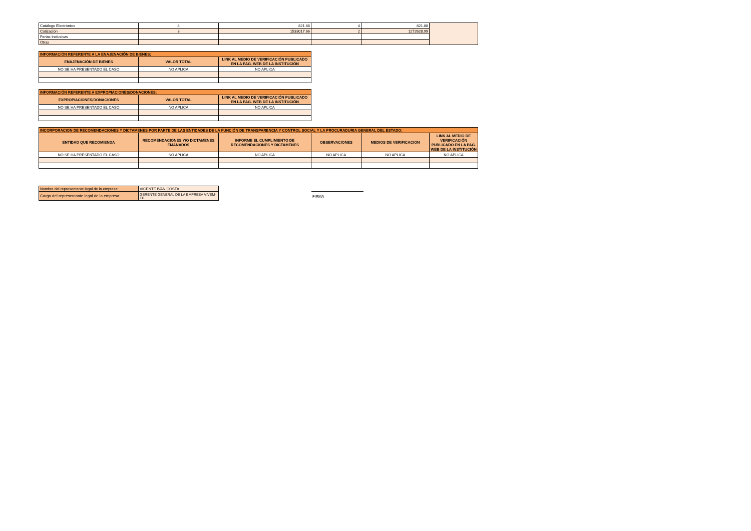| Catálogo Electrónico | 4 | 821.88 | 4 | 821.88 | |
| Cotización | 3 | 1533017.66 | 2 | 1272628.99 | |
| Ferias Inclusivas | | | | | |
| Otras | | | | | |
| INFORMACIÓN REFERENTE A LA ENAJENACIÓN DE BIENES: | | |
| ENAJENACIÓN DE BIENES | VALOR TOTAL | LINK AL MEDIO DE VERIFICACIÓN PUBLICADO EN LA PAG. WEB DE LA INSTITUCIÓN |
| NO SE HA PRESENTADO EL CASO | NO APLICA | NO APLICA |
| INFORMACIÓN REFERENTE A EXPROPIACIONES/DONACIONES: | | |
| EXPROPIACIONES/DONACIONES | VALOR TOTAL | LINK AL MEDIO DE VERIFICACIÓN PUBLICADO EN LA PAG. WEB DE LA INSTITUCIÓN |
| NO SE HA PRESENTADO EL CASO | NO APLICA | NO APLICA |
| INCORPORACION DE RECOMENDACIONES Y DICTAMENES POR PARTE DE LAS ENTIDADES DE LA FUNCIÓN DE TRANSPARENCIA Y CONTROL SOCIAL Y LA PROCURADURIA GENERAL DEL ESTADO: | | | | | |
| ENTIDAD QUE RECOMIENDA | RECOMENDACIONES Y/O DICTAMENES EMANADOS | INFORME EL CUMPLIMIENTO DE RECOMENDACIONES Y DICTAMENES | OBSERVACIONES | MEDIOS DE VERIFICACION | LINK AL MEDIO DE VERIFICACIÓN PUBLICADO EN LA PAG. WEB DE LA INSTITUCIÓN |
| NO SE HA PRESENTADO EL CASO | NO APLICA | NO APLICA | NO APLICA | NO APLICA | NO APLICA |
| Nombre del representante legal de la empresa: | VICENTE IVAN COSTA |
| Cargo del representante legal de la empresa: | GERENTE GENERAL DE LA EMPRESA VIVEM-EP |
FIRMA